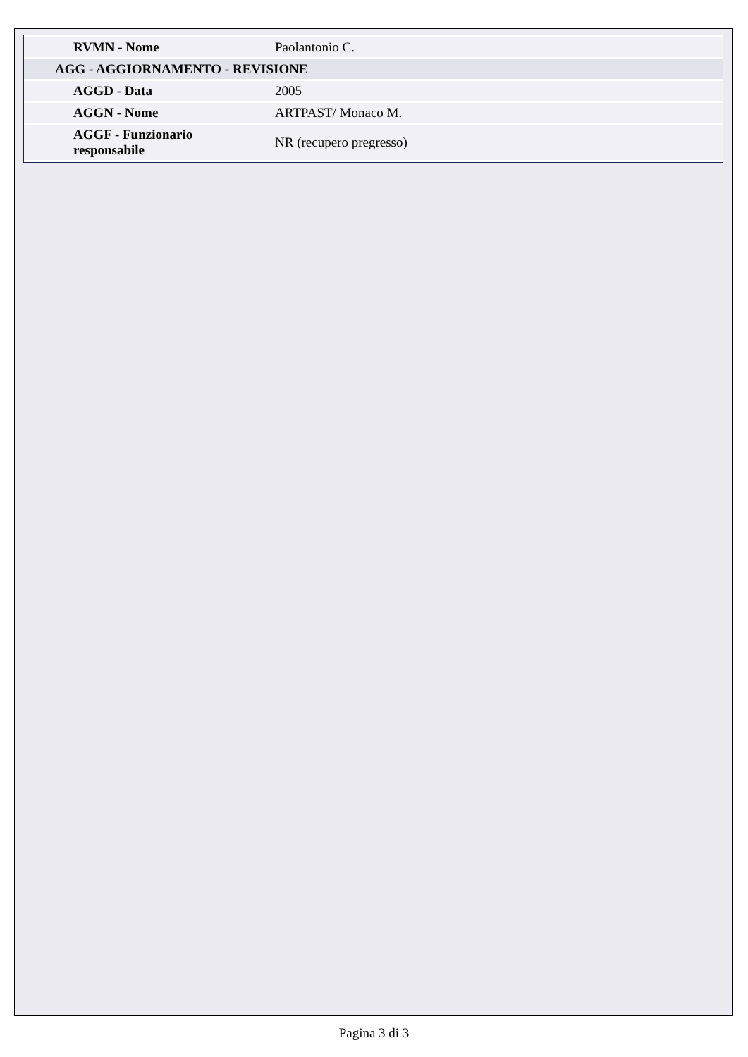| RVMN - Nome | Paolantonio C. |
| AGG - AGGIORNAMENTO - REVISIONE | |
| AGGD - Data | 2005 |
| AGGN - Nome | ARTPAST/ Monaco M. |
| AGGF - Funzionario responsabile | NR (recupero pregresso) |
Pagina 3 di 3